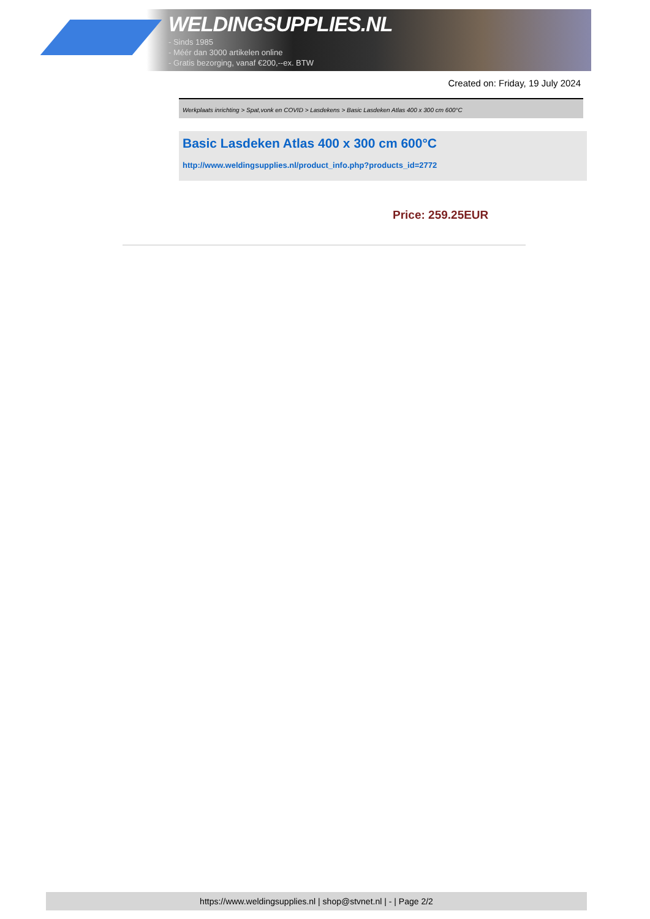WELDINGSUPPLIES.NL
- Sinds 1985
- Méér dan 3000 artikelen online
- Gratis bezorging, vanaf €200,--ex. BTW
Created on: Friday, 19 July 2024
Werkplaats inrichting > Spat,vonk en COVID > Lasdekens > Basic Lasdeken Atlas 400 x 300 cm 600°C
Basic Lasdeken Atlas 400 x 300 cm 600°C
http://www.weldingsupplies.nl/product_info.php?products_id=2772
Price: 259.25EUR
https://www.weldingsupplies.nl | shop@stvnet.nl | - | Page 2/2